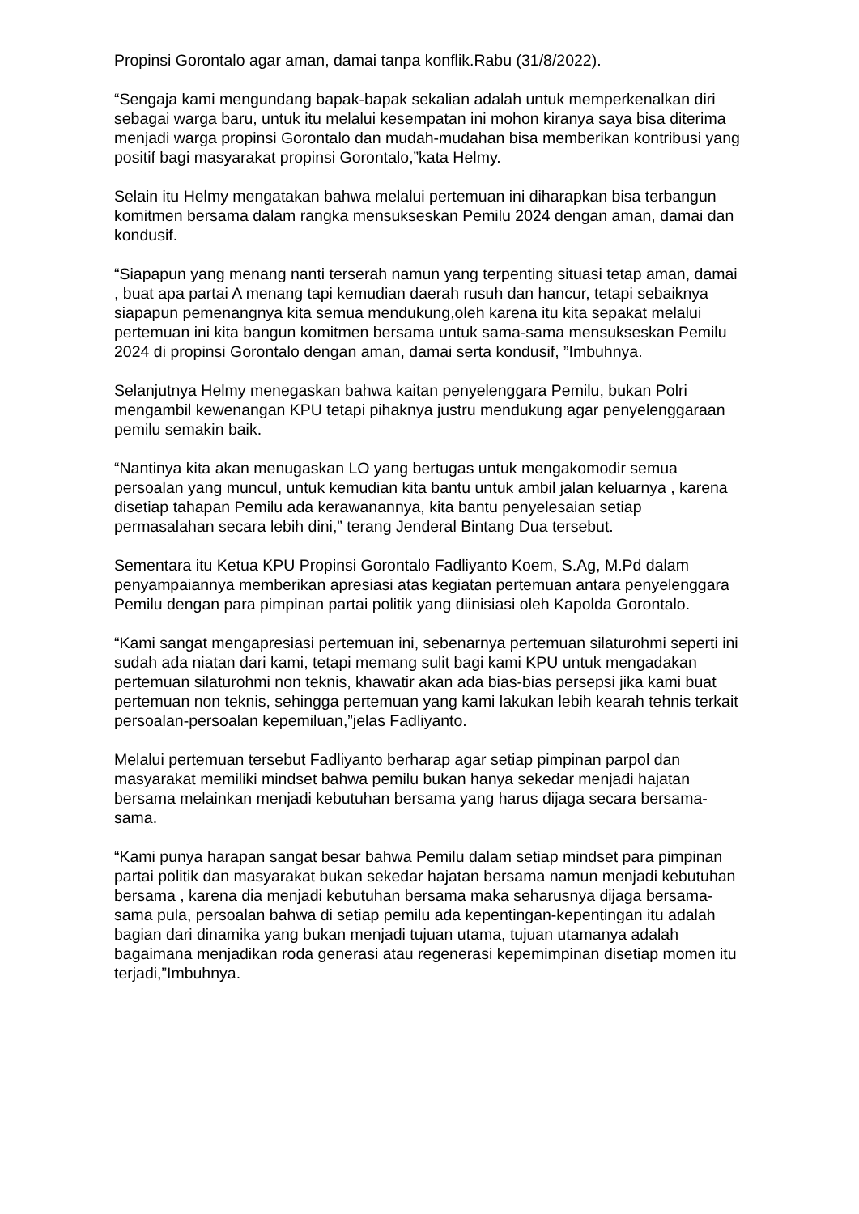Propinsi Gorontalo agar aman, damai tanpa konflik.Rabu (31/8/2022).
“Sengaja kami mengundang bapak-bapak sekalian adalah untuk memperkenalkan diri sebagai warga baru, untuk itu melalui kesempatan ini mohon kiranya saya bisa diterima menjadi warga propinsi Gorontalo dan mudah-mudahan bisa memberikan kontribusi yang positif bagi masyarakat propinsi Gorontalo,”kata Helmy.
Selain itu Helmy mengatakan bahwa melalui pertemuan ini diharapkan bisa terbangun komitmen bersama dalam rangka mensukseskan Pemilu 2024 dengan aman, damai dan kondusif.
“Siapapun yang menang nanti terserah namun yang terpenting situasi tetap aman, damai , buat apa partai A menang tapi kemudian daerah rusuh dan hancur, tetapi sebaiknya siapapun pemenangnya kita semua mendukung,oleh karena itu kita sepakat melalui pertemuan ini kita bangun komitmen bersama untuk sama-sama mensukseskan Pemilu 2024 di propinsi Gorontalo dengan aman, damai serta kondusif, ”Imbuhnya.
Selanjutnya Helmy menegaskan bahwa kaitan penyelenggara Pemilu, bukan Polri mengambil kewenangan KPU tetapi pihaknya justru mendukung agar penyelenggaraan pemilu semakin baik.
“Nantinya kita akan menugaskan LO yang bertugas untuk mengakomodir semua persoalan yang muncul, untuk kemudian kita bantu untuk ambil jalan keluarnya , karena disetiap tahapan Pemilu ada kerawanannya, kita bantu penyelesaian setiap permasalahan secara lebih dini,” terang Jenderal Bintang Dua tersebut.
Sementara itu Ketua KPU Propinsi Gorontalo Fadliyanto Koem, S.Ag, M.Pd dalam penyampaiannya memberikan apresiasi atas kegiatan pertemuan antara penyelenggara Pemilu dengan para pimpinan partai politik yang diinisiasi oleh Kapolda Gorontalo.
“Kami sangat mengapresiasi pertemuan ini, sebenarnya pertemuan silaturohmi seperti ini sudah ada niatan dari kami, tetapi memang sulit bagi kami KPU untuk mengadakan pertemuan silaturohmi non teknis, khawatir akan ada bias-bias persepsi jika kami buat pertemuan non teknis, sehingga pertemuan yang kami lakukan lebih kearah tehnis terkait persoalan-persoalan kepemiluan,”jelas Fadliyanto.
Melalui pertemuan tersebut Fadliyanto berharap agar setiap pimpinan parpol dan masyarakat memiliki mindset bahwa pemilu bukan hanya sekedar menjadi hajatan bersama melainkan menjadi kebutuhan bersama yang harus dijaga secara bersama-sama.
“Kami punya harapan sangat besar bahwa Pemilu dalam setiap mindset para pimpinan partai politik dan masyarakat bukan sekedar hajatan bersama namun menjadi kebutuhan bersama , karena dia menjadi kebutuhan bersama maka seharusnya dijaga bersama-sama pula, persoalan bahwa di setiap pemilu ada kepentingan-kepentingan itu adalah bagian dari dinamika yang bukan menjadi tujuan utama, tujuan utamanya adalah bagaimana menjadikan roda generasi atau regenerasi kepemimpinan disetiap momen itu terjadi,”Imbuhnya.